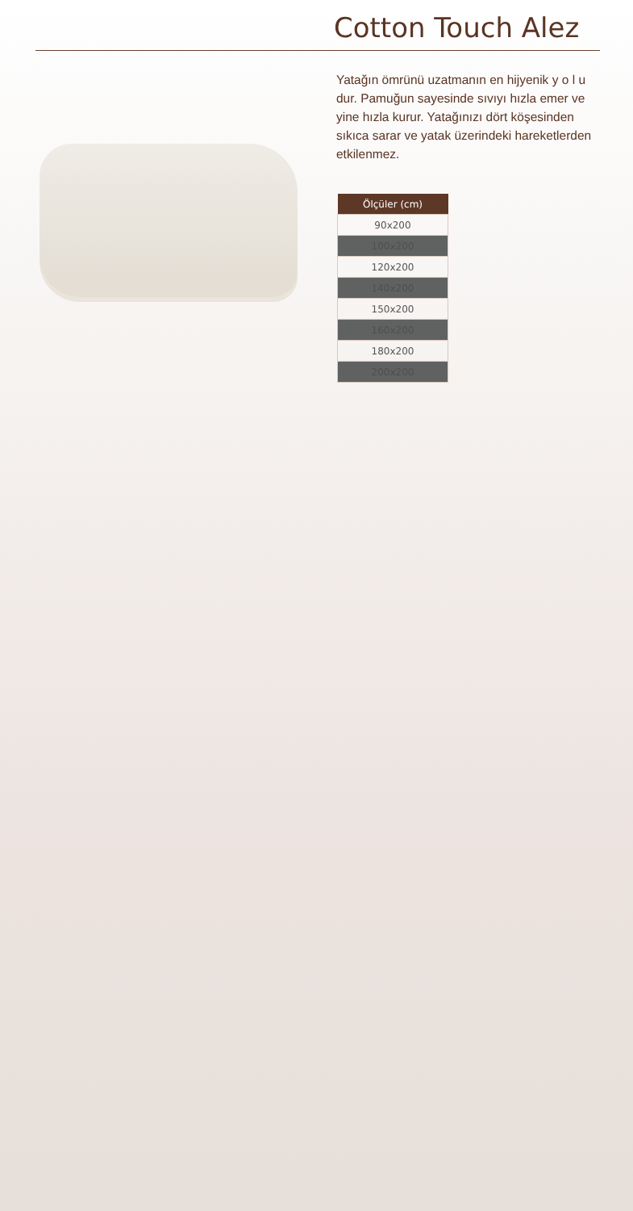Cotton Touch Alez
Yatağın ömrünü uzatmanın en hijyenik y o l u dur. Pamuğun sayesinde sıvıyı hızla emer ve yine hızla kurur. Yatağınızı dört köşesinden sıkıca sarar ve yatak üzerindeki hareketlerden etkilenmez.
| Ölçüler (cm) |
| --- |
| 90x200 |
| 100x200 |
| 120x200 |
| 140x200 |
| 150x200 |
| 160x200 |
| 180x200 |
| 200x200 |